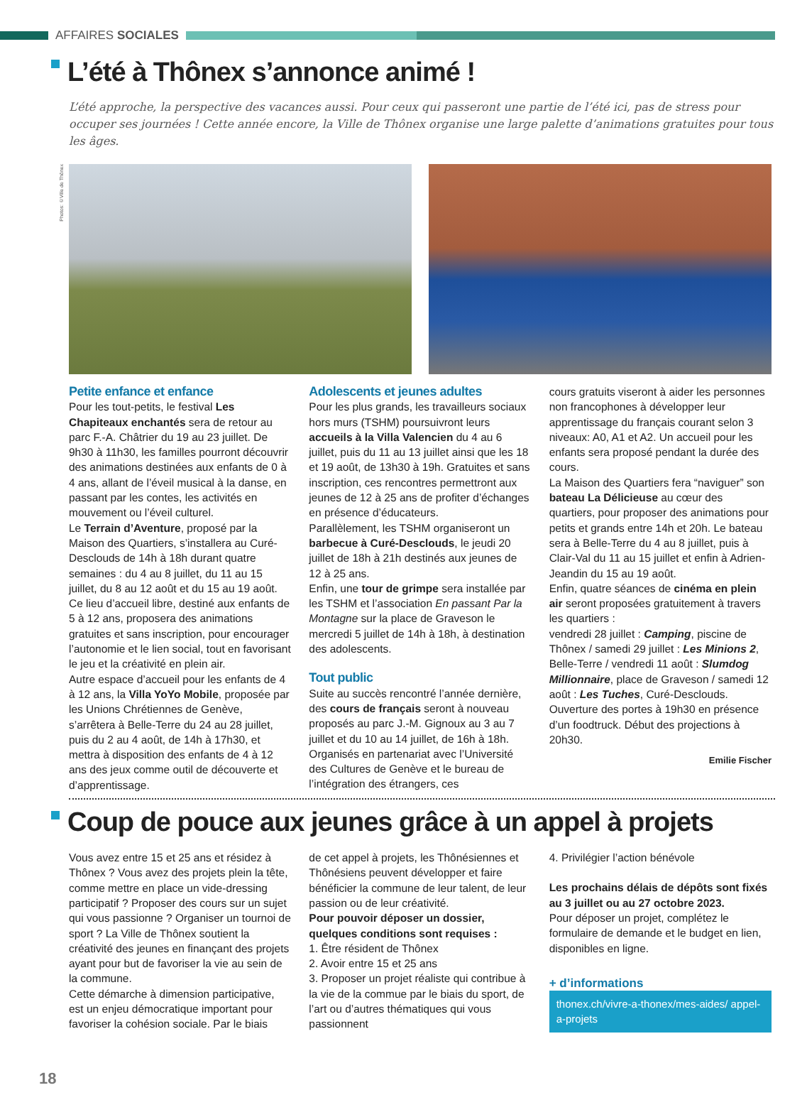AFFAIRES SOCIALES
L’été à Thônex s’annonce animé !
L’été approche, la perspective des vacances aussi. Pour ceux qui passeront une partie de l’été ici, pas de stress pour occuper ses journées ! Cette année encore, la Ville de Thônex organise une large palette d’animations gratuites pour tous les âges.
Photos: ©Ville de Thônex
Petite enfance et enfance
Pour les tout-petits, le festival Les Chapiteaux enchantés sera de retour au parc F.-A. Châtrier du 19 au 23 juillet. De 9h30 à 11h30, les familles pourront découvrir des animations destinées aux enfants de 0 à 4 ans, allant de l’éveil musical à la danse, en passant par les contes, les activités en mouvement ou l’éveil culturel.
Le Terrain d’Aventure, proposé par la Maison des Quartiers, s’installera au Curé-Desclouds de 14h à 18h durant quatre semaines : du 4 au 8 juillet, du 11 au 15 juillet, du 8 au 12 août et du 15 au 19 août. Ce lieu d’accueil libre, destiné aux enfants de 5 à 12 ans, proposera des animations gratuites et sans inscription, pour encourager l’autonomie et le lien social, tout en favorisant le jeu et la créativité en plein air.
Autre espace d’accueil pour les enfants de 4 à 12 ans, la Villa YoYo Mobile, proposée par les Unions Chrétiennes de Genève, s’arrêtera à Belle-Terre du 24 au 28 juillet, puis du 2 au 4 août, de 14h à 17h30, et mettra à disposition des enfants de 4 à 12 ans des jeux comme outil de découverte et d’apprentissage.
Adolescents et jeunes adultes
Pour les plus grands, les travailleurs sociaux hors murs (TSHM) poursuivront leurs accueils à la Villa Valencien du 4 au 6 juillet, puis du 11 au 13 juillet ainsi que les 18 et 19 août, de 13h30 à 19h. Gratuites et sans inscription, ces rencontres permettront aux jeunes de 12 à 25 ans de profiter d’échanges en présence d’éducateurs.
Parallèlement, les TSHM organiseront un barbecue à Curé-Desclouds, le jeudi 20 juillet de 18h à 21h destinés aux jeunes de 12 à 25 ans.
Enfin, une tour de grimpe sera installée par les TSHM et l’association En passant Par la Montagne sur la place de Graveson le mercredi 5 juillet de 14h à 18h, à destination des adolescents.
Tout public
Suite au succès rencontré l’année dernière, des cours de français seront à nouveau proposés au parc J.-M. Gignoux au 3 au 7 juillet et du 10 au 14 juillet, de 16h à 18h. Organisés en partenariat avec l’Université des Cultures de Genève et le bureau de l’intégration des étrangers, ces
cours gratuits viseront à aider les personnes non francophones à développer leur apprentissage du français courant selon 3 niveaux: A0, A1 et A2. Un accueil pour les enfants sera proposé pendant la durée des cours.
La Maison des Quartiers fera “naviguer” son bateau La Délicieuse au cœur des quartiers, pour proposer des animations pour petits et grands entre 14h et 20h. Le bateau sera à Belle-Terre du 4 au 8 juillet, puis à Clair-Val du 11 au 15 juillet et enfin à Adrien-Jeandin du 15 au 19 août.
Enfin, quatre séances de cinéma en plein air seront proposées gratuitement à travers les quartiers :
vendredi 28 juillet : Camping, piscine de Thônex / samedi 29 juillet : Les Minions 2, Belle-Terre / vendredi 11 août : Slumdog Millionnaire, place de Graveson / samedi 12 août : Les Tuches, Curé-Desclouds. Ouverture des portes à 19h30 en présence d’un foodtruck. Début des projections à 20h30.
Emilie Fischer
Coup de pouce aux jeunes grâce à un appel à projets
Vous avez entre 15 et 25 ans et résidez à Thônex ? Vous avez des projets plein la tête, comme mettre en place un vide-dressing participatif ? Proposer des cours sur un sujet qui vous passionne ? Organiser un tournoi de sport ? La Ville de Thônex soutient la créativité des jeunes en finançant des projets ayant pour but de favoriser la vie au sein de la commune.
Cette démarche à dimension participative, est un enjeu démocratique important pour favoriser la cohésion sociale. Par le biais
de cet appel à projets, les Thônésiennes et Thônésiens peuvent développer et faire bénéficier la commune de leur talent, de leur passion ou de leur créativité.
Pour pouvoir déposer un dossier, quelques conditions sont requises :
1. Être résident de Thônex
2. Avoir entre 15 et 25 ans
3. Proposer un projet réaliste qui contribue à la vie de la commue par le biais du sport, de l’art ou d’autres thématiques qui vous passionnent
4. Privilégier l’action bénévole
Les prochains délais de dépôts sont fixés au 3 juillet ou au 27 octobre 2023.
Pour déposer un projet, complétez le formulaire de demande et le budget en lien, disponibles en ligne.
+ d’informations
thonex.ch/vivre-a-thonex/mes-aides/ appel-a-projets
18